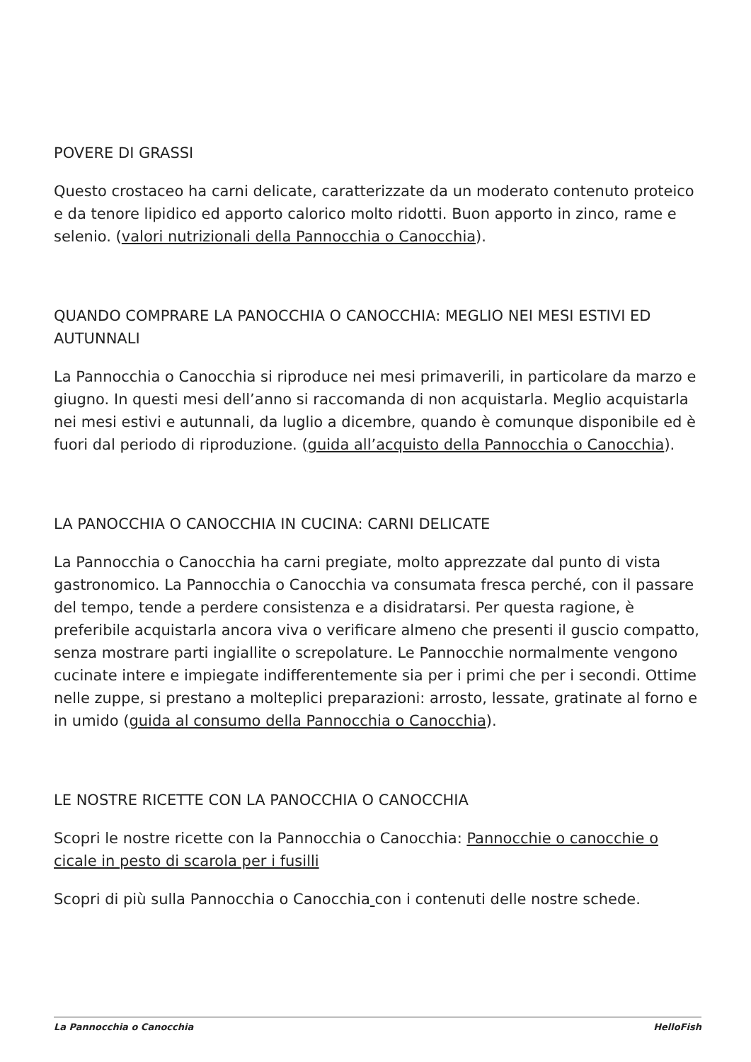POVERE DI GRASSI
Questo crostaceo ha carni delicate, caratterizzate da un moderato contenuto proteico e da tenore lipidico ed apporto calorico molto ridotti. Buon apporto in zinco, rame e selenio. (valori nutrizionali della Pannocchia o Canocchia).
QUANDO COMPRARE LA PANOCCHIA O CANOCCHIA: MEGLIO NEI MESI ESTIVI ED AUTUNNALI
La Pannocchia o Canocchia si riproduce nei mesi primaverili, in particolare da marzo e giugno. In questi mesi dell’anno si raccomanda di non acquistarla. Meglio acquistarla nei mesi estivi e autunnali, da luglio a dicembre, quando è comunque disponibile ed è fuori dal periodo di riproduzione. (guida all’acquisto della Pannocchia o Canocchia).
LA PANOCCHIA O CANOCCHIA IN CUCINA: CARNI DELICATE
La Pannocchia o Canocchia ha carni pregiate, molto apprezzate dal punto di vista gastronomico. La Pannocchia o Canocchia va consumata fresca perché, con il passare del tempo, tende a perdere consistenza e a disidratarsi. Per questa ragione, è preferibile acquistarla ancora viva o verificare almeno che presenti il guscio compatto, senza mostrare parti ingiallite o screpolature. Le Pannocchie normalmente vengono cucinate intere e impiegate indifferentemente sia per i primi che per i secondi. Ottime nelle zuppe, si prestano a molteplici preparazioni: arrosto, lessate, gratinate al forno e in umido (guida al consumo della Pannocchia o Canocchia).
LE NOSTRE RICETTE CON LA PANOCCHIA O CANOCCHIA
Scopri le nostre ricette con la Pannocchia o Canocchia: Pannocchie o canocchie o cicale in pesto di scarola per i fusilli
Scopri di più sulla Pannocchia o Canocchia con i contenuti delle nostre schede.
La Pannocchia o Canocchia HelloFish